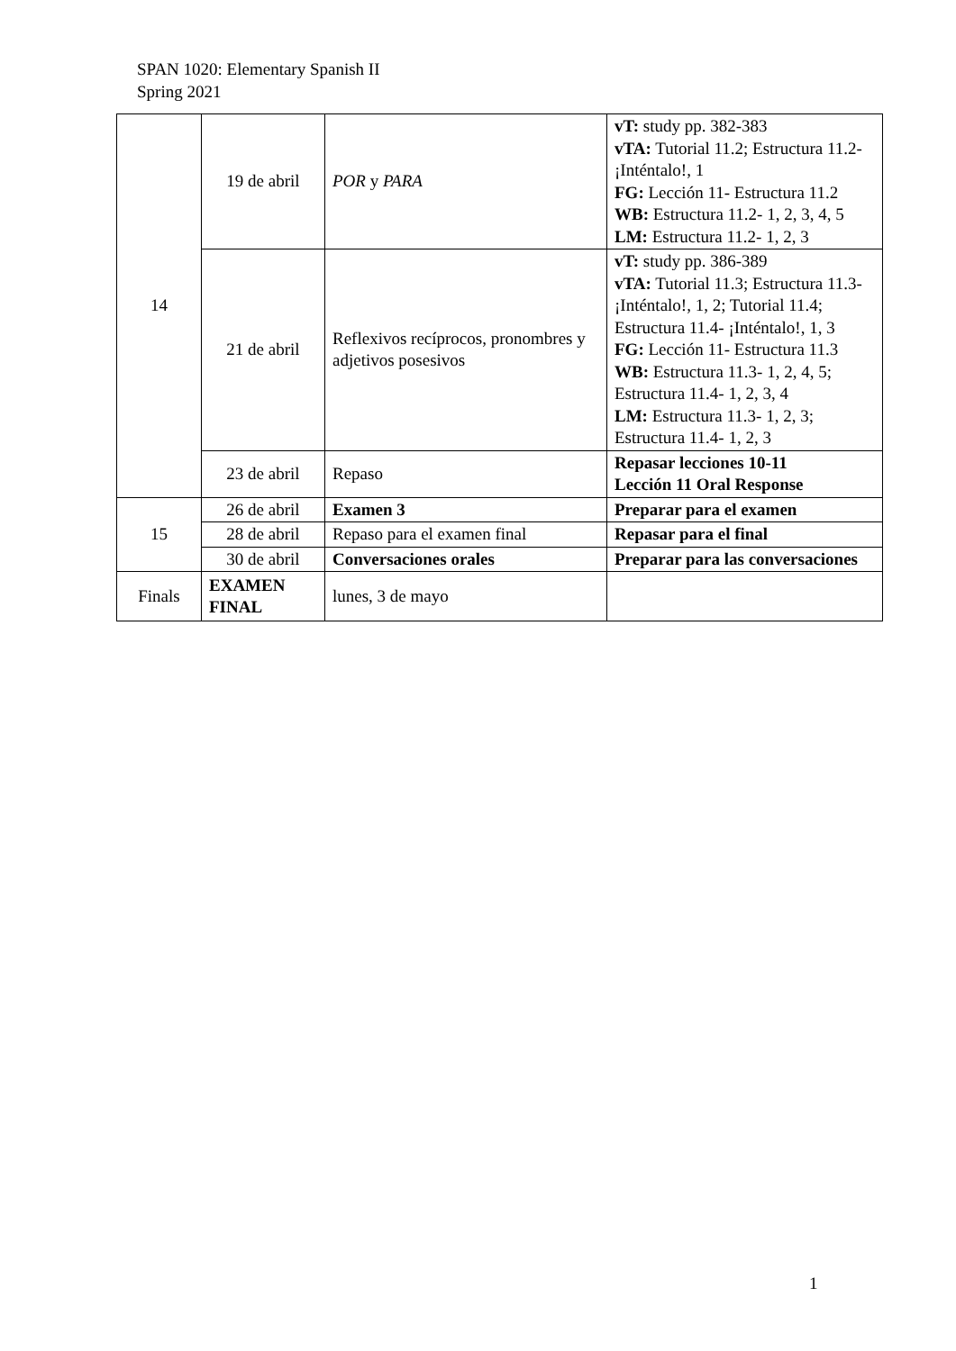SPAN 1020: Elementary Spanish II
Spring 2021
| 14 | 19 de abril | POR y PARA | vT: study pp. 382-383 vTA: Tutorial 11.2; Estructura 11.2- ¡Inténtalo!, 1 FG: Lección 11- Estructura 11.2 WB: Estructura 11.2- 1, 2, 3, 4, 5 LM: Estructura 11.2- 1, 2, 3 |
| | 21 de abril | Reflexivos recíprocos, pronombres y adjetivos posesivos | vT: study pp. 386-389 vTA: Tutorial 11.3; Estructura 11.3- ¡Inténtalo!, 1, 2; Tutorial 11.4; Estructura 11.4- ¡Inténtalo!, 1, 3 FG: Lección 11- Estructura 11.3 WB: Estructura 11.3- 1, 2, 4, 5; Estructura 11.4- 1, 2, 3, 4 LM: Estructura 11.3- 1, 2, 3; Estructura 11.4- 1, 2, 3 |
| | 23 de abril | Repaso | Repasar lecciones 10-11 Lección 11 Oral Response |
| 15 | 26 de abril | Examen 3 | Preparar para el examen |
| | 28 de abril | Repaso para el examen final | Repasar para el final |
| | 30 de abril | Conversaciones orales | Preparar para las conversaciones |
| Finals | EXAMEN FINAL | lunes, 3 de mayo | |
1